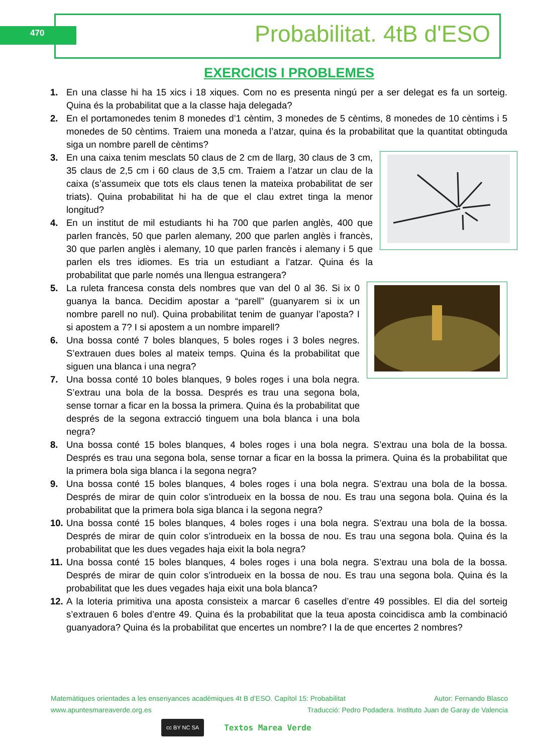470 Probabilitat. 4tB d'ESO
EXERCICIS I PROBLEMES
1. En una classe hi ha 15 xics i 18 xiques. Com no es presenta ningú per a ser delegat es fa un sorteig. Quina és la probabilitat que a la classe haja delegada?
2. En el portamonedes tenim 8 monedes d’1 cèntim, 3 monedes de 5 cèntims, 8 monedes de 10 cèntims i 5 monedes de 50 cèntims. Traiem una moneda a l’atzar, quina és la probabilitat que la quantitat obtinguda siga un nombre parell de cèntims?
3. En una caixa tenim mesclats 50 claus de 2 cm de llarg, 30 claus de 3 cm, 35 claus de 2,5 cm i 60 claus de 3,5 cm. Traiem a l’atzar un clau de la caixa (s’assumeix que tots els claus tenen la mateixa probabilitat de ser triats). Quina probabilitat hi ha de que el clau extret tinga la menor longitud?
4. En un institut de mil estudiants hi ha 700 que parlen anglès, 400 que parlen francès, 50 que parlen alemany, 200 que parlen anglès i francès, 30 que parlen anglès i alemany, 10 que parlen francès i alemany i 5 que parlen els tres idiomes. Es tria un estudiant a l’atzar. Quina és la probabilitat que parle només una llengua estrangera?
5. La ruleta francesa consta dels nombres que van del 0 al 36. Si ix 0 guanya la banca. Decidim apostar a “parell” (guanyarem si ix un nombre parell no nul). Quina probabilitat tenim de guanyar l’aposta? I si apostem a 7? I si apostem a un nombre imparell?
6. Una bossa conté 7 boles blanques, 5 boles roges i 3 boles negres. S’extrauen dues boles al mateix temps. Quina és la probabilitat que siguen una blanca i una negra?
7. Una bossa conté 10 boles blanques, 9 boles roges i una bola negra. S’extrau una bola de la bossa. Després es trau una segona bola, sense tornar a ficar en la bossa la primera. Quina és la probabilitat que després de la segona extracció tinguem una bola blanca i una bola negra?
8. Una bossa conté 15 boles blanques, 4 boles roges i una bola negra. S’extrau una bola de la bossa. Després es trau una segona bola, sense tornar a ficar en la bossa la primera. Quina és la probabilitat que la primera bola siga blanca i la segona negra?
9. Una bossa conté 15 boles blanques, 4 boles roges i una bola negra. S’extrau una bola de la bossa. Després de mirar de quin color s’introdueix en la bossa de nou. Es trau una segona bola. Quina és la probabilitat que la primera bola siga blanca i la segona negra?
10.
Una bossa conté 15 boles blanques, 4 boles roges i una bola negra. S’extrau una bola de la bossa. Després de mirar de quin color s’introdueix en la bossa de nou. Es trau una segona bola. Quina és la probabilitat que les dues vegades haja eixit la bola negra?
11.
Una bossa conté 15 boles blanques, 4 boles roges i una bola negra. S’extrau una bola de la bossa. Després de mirar de quin color s’introdueix en la bossa de nou. Es trau una segona bola. Quina és la probabilitat que les dues vegades haja eixit una bola blanca?
12.
A la loteria primitiva una aposta consisteix a marcar 6 caselles d’entre 49 possibles. El dia del sorteig s’extrauen 6 boles d’entre 49. Quina és la probabilitat que la teua aposta coincidisca amb la combinació guanyadora? Quina és la probabilitat que encertes un nombre? I la de que encertes 2 nombres?
Matemàtiques orientades a les ensenyances acadèmiques 4t B d’ESO. Capítol 15: Probabilitat Autor: Fernando Blasco
www.apuntesmareaverde.org.es Traducció: Pedro Podadera. Instituto Juan de Garay de Valencia
cc BY NC SA
Textos Marea Verde